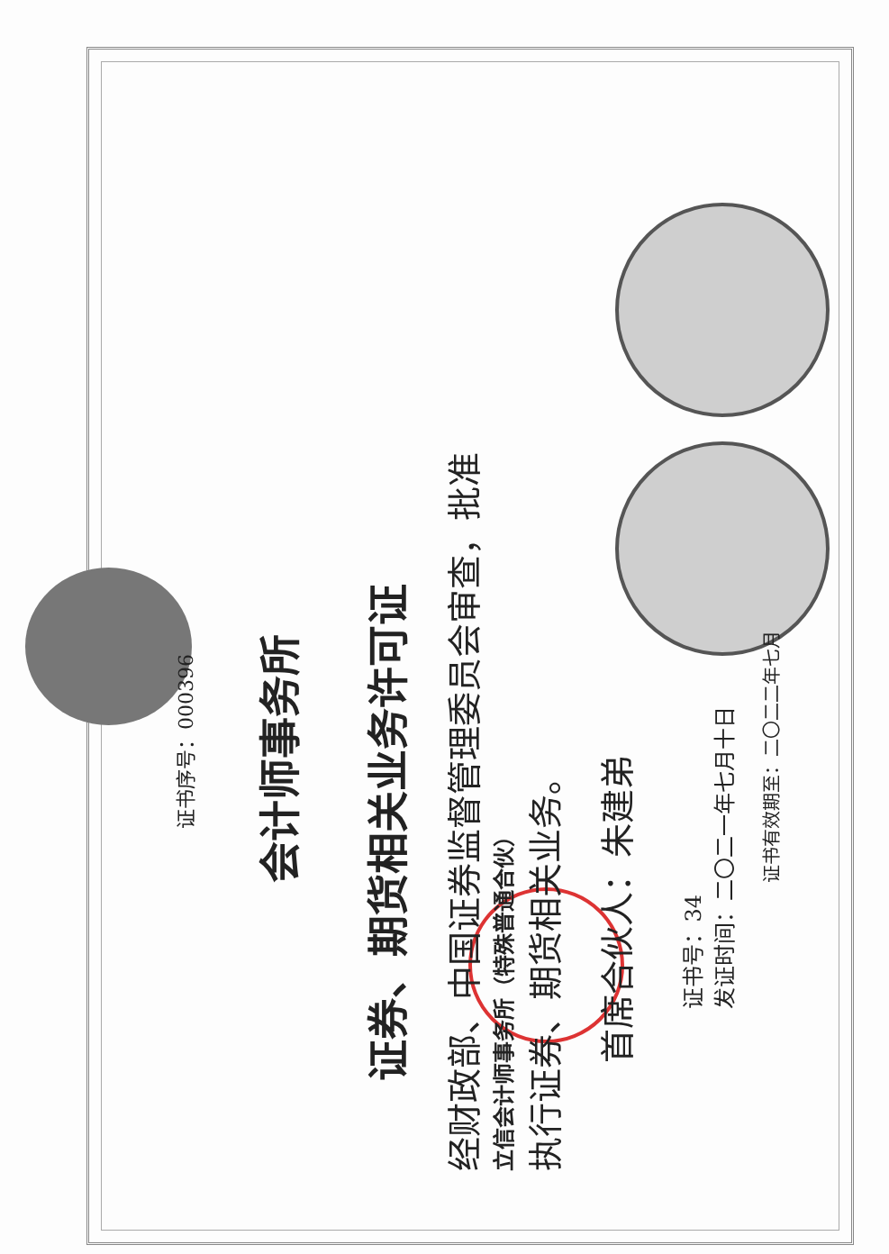证书序号：000396
会计师事务所
证券、期货相关业务许可证
经财政部、中国证券监督管理委员会审查，批准
立信会计师事务所（特殊普通合伙）
执行证券、期货相关业务。
首席合伙人：朱建弟
证书号：34
发证时间：二〇二一年七月十日
证书有效期至：二〇二二年七月